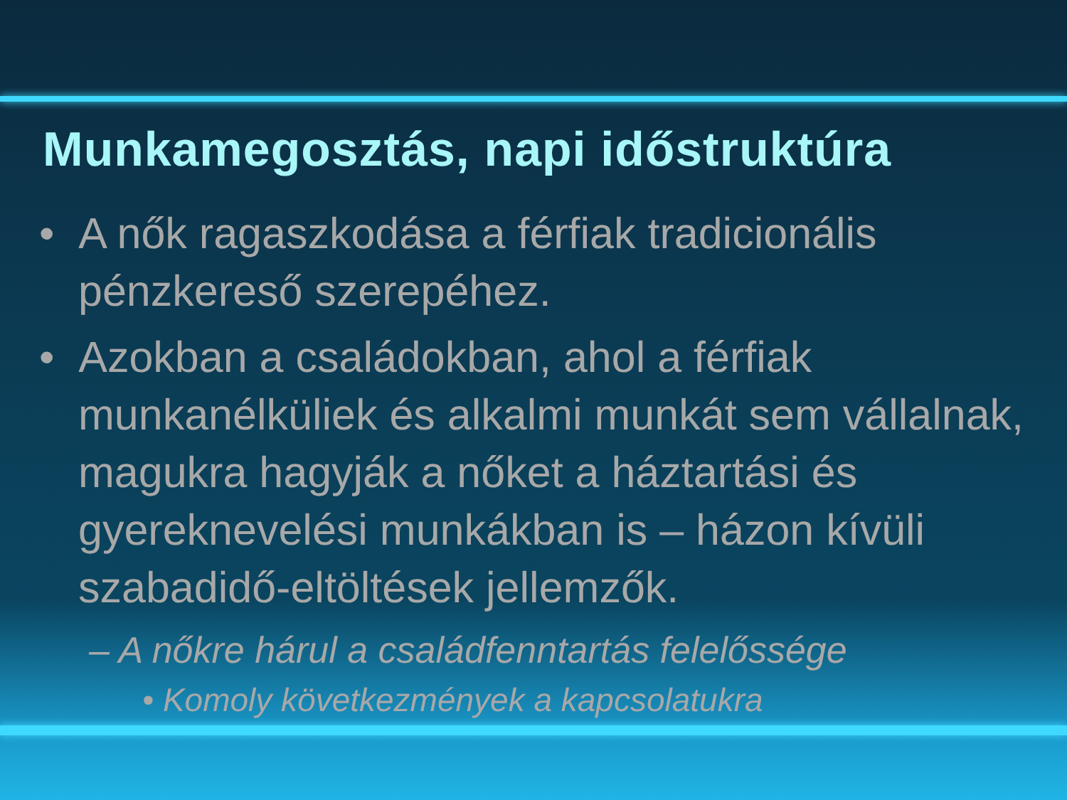Munkamegosztás, napi időstruktúra
• A nők ragaszkodása a férfiak tradicionális pénzkereső szerepéhez.
• Azokban a családokban, ahol a férfiak munkanélküliek és alkalmi munkát sem vállalnak, magukra hagyják a nőket a háztartási és gyereknevelési munkákban is – házon kívüli szabadidő-eltöltések jellemzők.
– A nőkre hárul a családfenntartás felelőssége
• Komoly következmények a kapcsolatukra